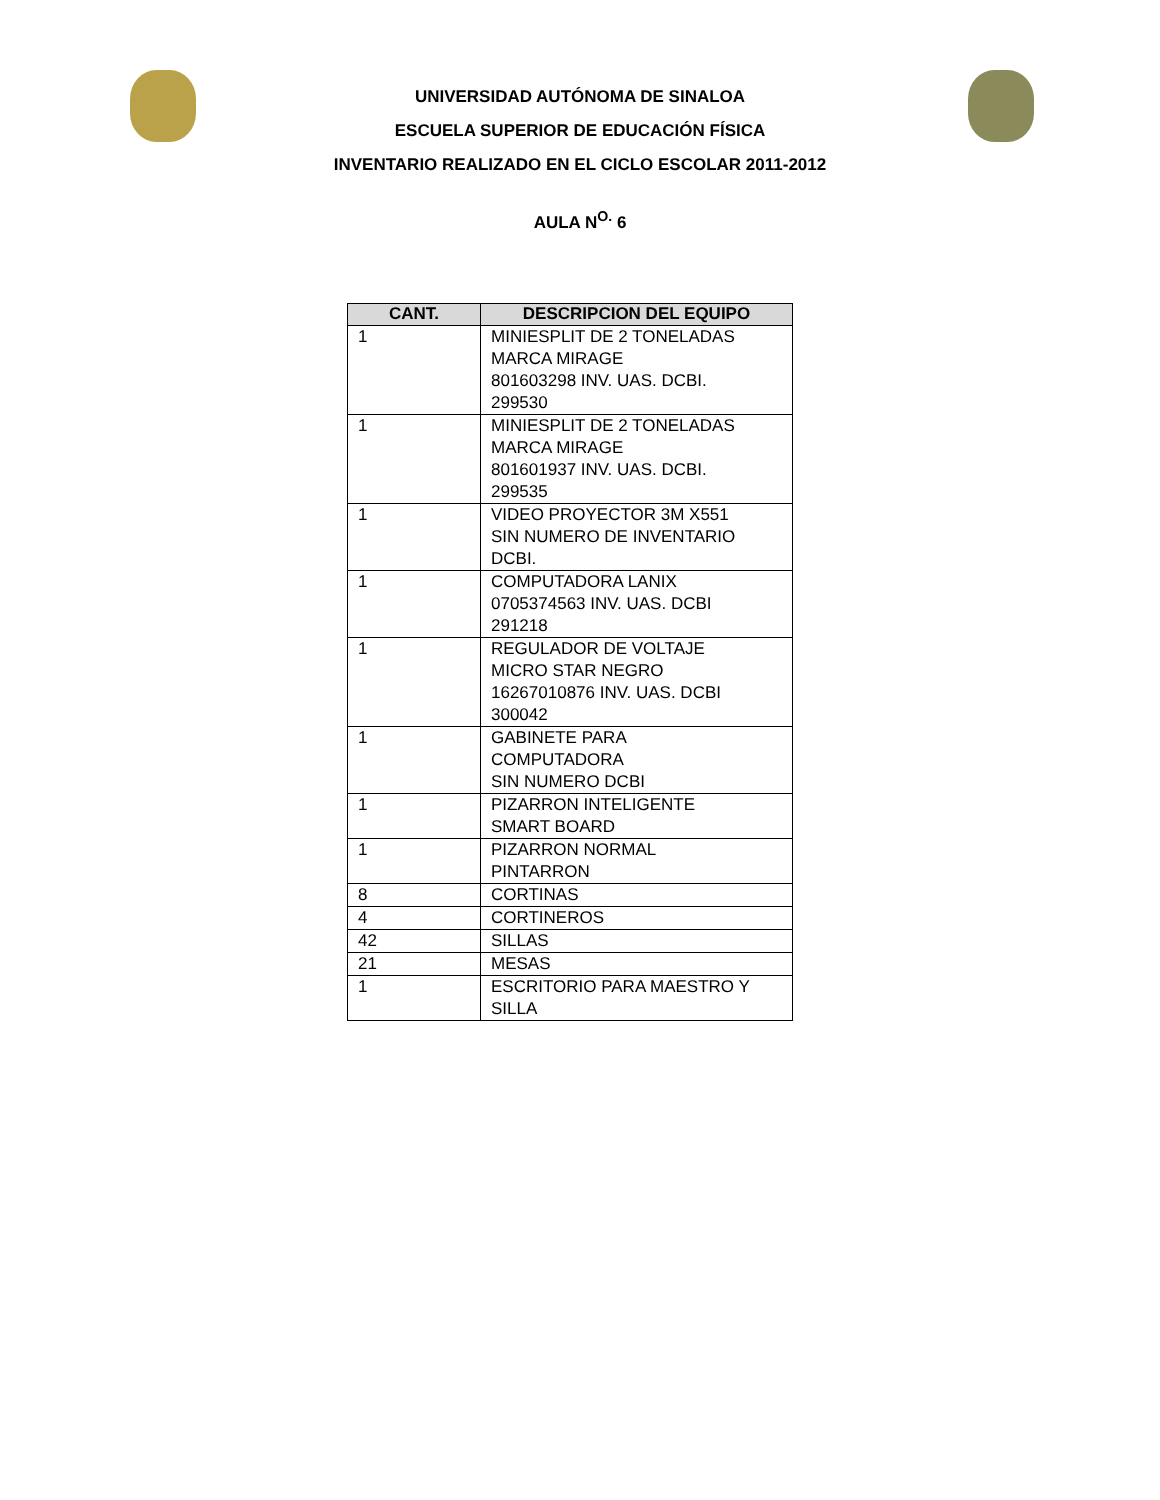UNIVERSIDAD AUTÓNOMA DE SINALOA
ESCUELA SUPERIOR DE EDUCACIÓN FÍSICA
INVENTARIO REALIZADO EN EL CICLO ESCOLAR 2011-2012
AULA N<sup>O.</sup> 6
| CANT. | DESCRIPCION DEL EQUIPO |
| --- | --- |
| 1 | MINIESPLIT DE 2 TONELADAS MARCA MIRAGE 801603298 INV. UAS. DCBI. 299530 |
| 1 | MINIESPLIT DE 2 TONELADAS MARCA MIRAGE 801601937 INV. UAS. DCBI. 299535 |
| 1 | VIDEO PROYECTOR 3M X551 SIN NUMERO DE INVENTARIO DCBI. |
| 1 | COMPUTADORA LANIX 0705374563 INV. UAS. DCBI 291218 |
| 1 | REGULADOR DE VOLTAJE MICRO STAR NEGRO 16267010876 INV. UAS. DCBI 300042 |
| 1 | GABINETE PARA COMPUTADORA SIN NUMERO DCBI |
| 1 | PIZARRON INTELIGENTE SMART BOARD |
| 1 | PIZARRON NORMAL PINTARRON |
| 8 | CORTINAS |
| 4 | CORTINEROS |
| 42 | SILLAS |
| 21 | MESAS |
| 1 | ESCRITORIO PARA MAESTRO Y SILLA |